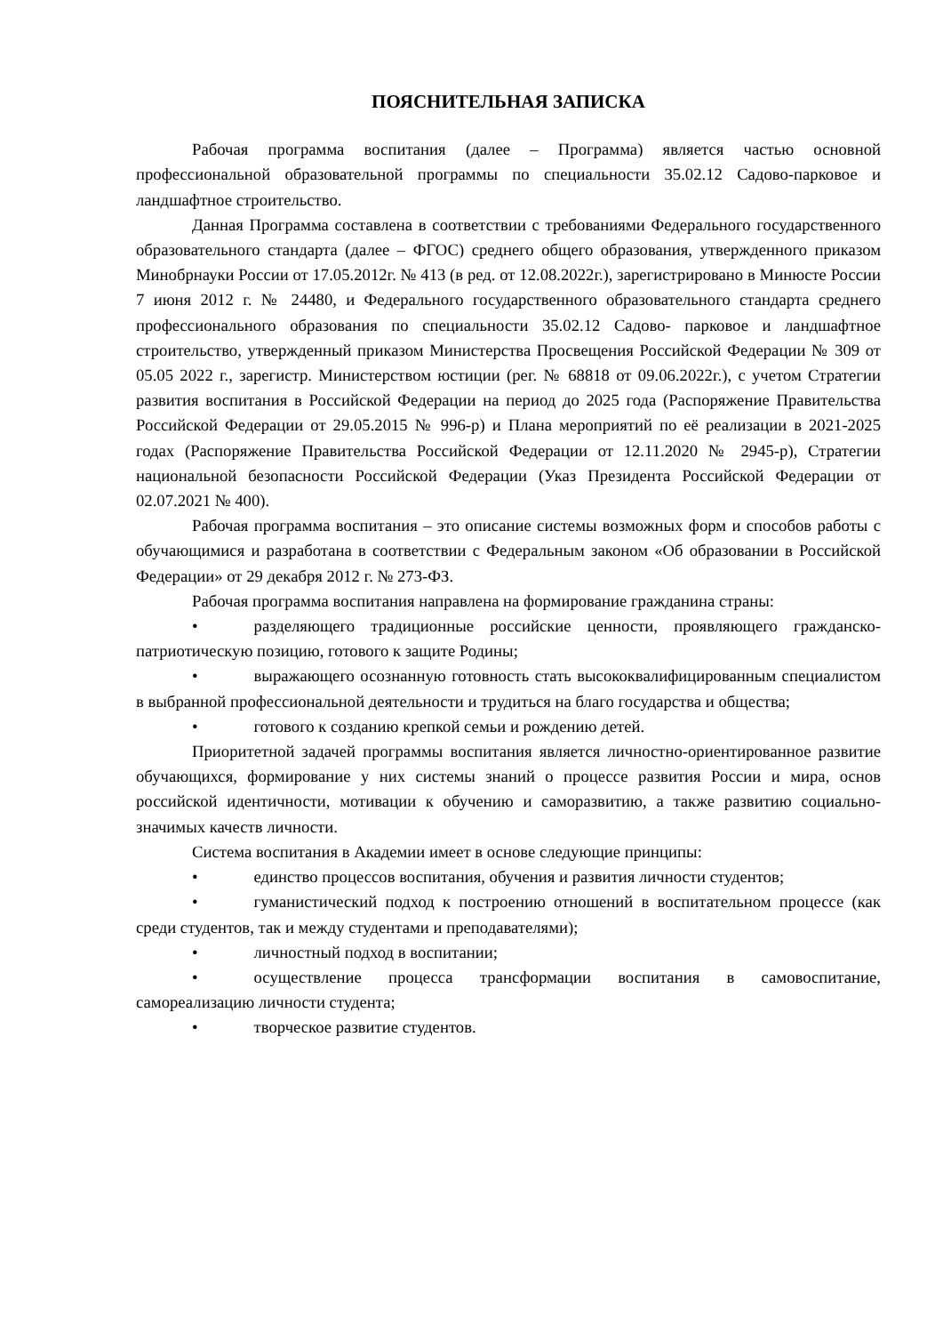ПОЯСНИТЕЛЬНАЯ ЗАПИСКА
Рабочая программа воспитания (далее – Программа) является частью основной профессиональной образовательной программы по специальности 35.02.12 Садово-парковое и ландшафтное строительство.
Данная Программа составлена в соответствии с требованиями Федерального государственного образовательного стандарта (далее – ФГОС) среднего общего образования, утвержденного приказом Минобрнауки России от 17.05.2012г. № 413 (в ред. от 12.08.2022г.), зарегистрировано в Минюсте России 7 июня 2012 г. № 24480, и Федерального государственного образовательного стандарта среднего профессионального образования по специальности 35.02.12 Садово- парковое и ландшафтное строительство, утвержденный приказом Министерства Просвещения Российской Федерации № 309 от 05.05 2022 г., зарегистр. Министерством юстиции (рег. № 68818 от 09.06.2022г.), с учетом Стратегии развития воспитания в Российской Федерации на период до 2025 года (Распоряжение Правительства Российской Федерации от 29.05.2015 № 996-р) и Плана мероприятий по её реализации в 2021-2025 годах (Распоряжение Правительства Российской Федерации от 12.11.2020 № 2945-р), Стратегии национальной безопасности Российской Федерации (Указ Президента Российской Федерации от 02.07.2021 № 400).
Рабочая программа воспитания – это описание системы возможных форм и способов работы с обучающимися и разработана в соответствии с Федеральным законом «Об образовании в Российской Федерации» от 29 декабря 2012 г. № 273-ФЗ.
Рабочая программа воспитания направлена на формирование гражданина страны:
• разделяющего традиционные российские ценности, проявляющего гражданско-патриотическую позицию, готового к защите Родины;
• выражающего осознанную готовность стать высококвалифицированным специалистом в выбранной профессиональной деятельности и трудиться на благо государства и общества;
• готового к созданию крепкой семьи и рождению детей.
Приоритетной задачей программы воспитания является личностно-ориентированное развитие обучающихся, формирование у них системы знаний о процессе развития России и мира, основ российской идентичности, мотивации к обучению и саморазвитию, а также развитию социально-значимых качеств личности.
Система воспитания в Академии имеет в основе следующие принципы:
• единство процессов воспитания, обучения и развития личности студентов;
• гуманистический подход к построению отношений в воспитательном процессе (как среди студентов, так и между студентами и преподавателями);
• личностный подход в воспитании;
• осуществление процесса трансформации воспитания в самовоспитание, самореализацию личности студента;
• творческое развитие студентов.